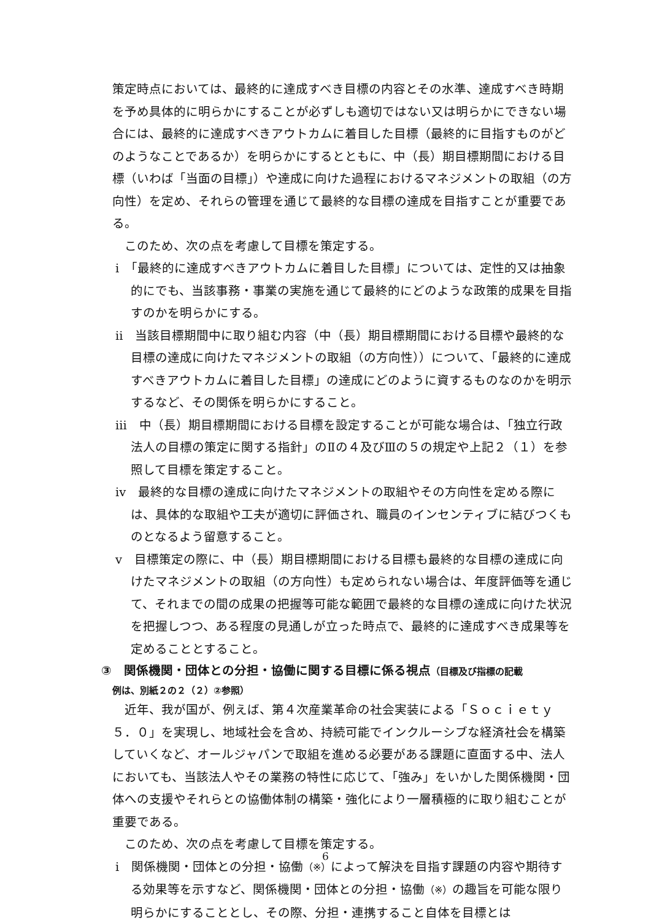策定時点においては、最終的に達成すべき目標の内容とその水準、達成すべき時期を予め具体的に明らかにすることが必ずしも適切ではない又は明らかにできない場合には、最終的に達成すべきアウトカムに着目した目標（最終的に目指すものがどのようなことであるか）を明らかにするとともに、中（長）期目標期間における目標（いわば「当面の目標」）や達成に向けた過程におけるマネジメントの取組（の方向性）を定め、それらの管理を通じて最終的な目標の達成を目指すことが重要である。
このため、次の点を考慮して目標を策定する。
ⅰ　「最終的に達成すべきアウトカムに着目した目標」については、定性的又は抽象的にでも、当該事務・事業の実施を通じて最終的にどのような政策的成果を目指すのかを明らかにする。
ⅱ　当該目標期間中に取り組む内容（中（長）期目標期間における目標や最終的な目標の達成に向けたマネジメントの取組（の方向性））について、「最終的に達成すべきアウトカムに着目した目標」の達成にどのように資するものなのかを明示するなど、その関係を明らかにすること。
ⅲ　中（長）期目標期間における目標を設定することが可能な場合は、「独立行政法人の目標の策定に関する指針」のⅡの４及びⅢの５の規定や上記２（１）を参照して目標を策定すること。
ⅳ　最終的な目標の達成に向けたマネジメントの取組やその方向性を定める際には、具体的な取組や工夫が適切に評価され、職員のインセンティブに結びつくものとなるよう留意すること。
ⅴ　目標策定の際に、中（長）期目標期間における目標も最終的な目標の達成に向けたマネジメントの取組（の方向性）も定められない場合は、年度評価等を通じて、それまでの間の成果の把握等可能な範囲で最終的な目標の達成に向けた状況を把握しつつ、ある程度の見通しが立った時点で、最終的に達成すべき成果等を定めることとすること。
③　関係機関・団体との分担・協働に関する目標に係る視点（目標及び指標の記載
例は、別紙２の２（２）②参照）
近年、我が国が、例えば、第４次産業革命の社会実装による「Ｓｏｃｉｅｔｙ５．０」を実現し、地域社会を含め、持続可能でインクルーシブな経済社会を構築していくなど、オールジャパンで取組を進める必要がある課題に直面する中、法人においても、当該法人やその業務の特性に応じて、「強み」をいかした関係機関・団体への支援やそれらとの協働体制の構築・強化により一層積極的に取り組むことが重要である。
このため、次の点を考慮して目標を策定する。
ⅰ　関係機関・団体との分担・協働（※）によって解決を目指す課題の内容や期待する効果等を示すなど、関係機関・団体との分担・協働（※）の趣旨を可能な限り明らかにすることとし、その際、分担・連携すること自体を目標とは
6